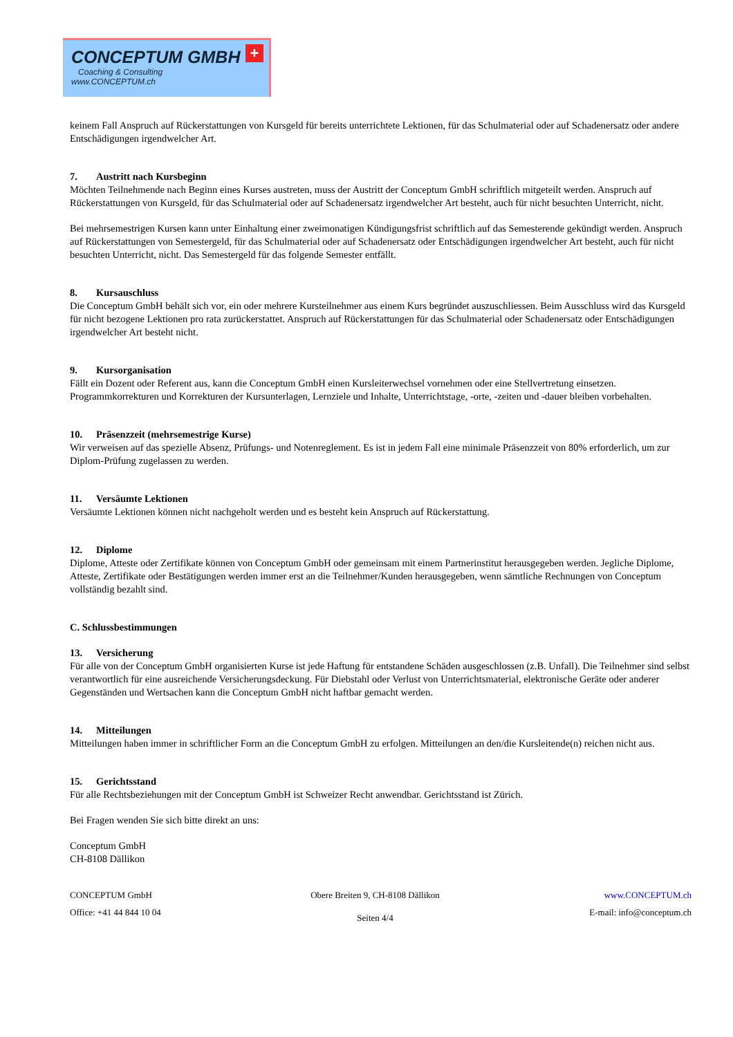CONCEPTUM GMBH
Coaching & Consulting
www.CONCEPTUM.ch
+
keinem Fall Anspruch auf Rückerstattungen von Kursgeld für bereits unterrichtete Lektionen, für das Schulmaterial oder auf Schadenersatz oder andere Entschädigungen irgendwelcher Art.
7. Austritt nach Kursbeginn
Möchten Teilnehmende nach Beginn eines Kurses austreten, muss der Austritt der Conceptum GmbH schriftlich mitgeteilt werden. Anspruch auf Rückerstattungen von Kursgeld, für das Schulmaterial oder auf Schadenersatz irgendwelcher Art besteht, auch für nicht besuchten Unterricht, nicht.
Bei mehrsemestrigen Kursen kann unter Einhaltung einer zweimonatigen Kündigungsfrist schriftlich auf das Semesterende gekündigt werden. Anspruch auf Rückerstattungen von Semestergeld, für das Schulmaterial oder auf Schadenersatz oder Entschädigungen irgendwelcher Art besteht, auch für nicht besuchten Unterricht, nicht. Das Semestergeld für das folgende Semester entfällt.
8. Kursauschluss
Die Conceptum GmbH behält sich vor, ein oder mehrere Kursteilnehmer aus einem Kurs begründet auszuschliessen. Beim Ausschluss wird das Kursgeld für nicht bezogene Lektionen pro rata zurückerstattet. Anspruch auf Rückerstattungen für das Schulmaterial oder Schadenersatz oder Entschädigungen irgendwelcher Art besteht nicht.
9. Kursorganisation
Fällt ein Dozent oder Referent aus, kann die Conceptum GmbH einen Kursleiterwechsel vornehmen oder eine Stellvertretung einsetzen. Programmkorrekturen und Korrekturen der Kursunterlagen, Lernziele und Inhalte, Unterrichtstage, -orte, -zeiten und -dauer bleiben vorbehalten.
10. Präsenzzeit (mehrsemestrige Kurse)
Wir verweisen auf das spezielle Absenz, Prüfungs- und Notenreglement. Es ist in jedem Fall eine minimale Präsenzzeit von 80% erforderlich, um zur Diplom-Prüfung zugelassen zu werden.
11. Versäumte Lektionen
Versäumte Lektionen können nicht nachgeholt werden und es besteht kein Anspruch auf Rückerstattung.
12. Diplome
Diplome, Atteste oder Zertifikate können von Conceptum GmbH oder gemeinsam mit einem Partnerinstitut herausgegeben werden. Jegliche Diplome, Atteste, Zertifikate oder Bestätigungen werden immer erst an die Teilnehmer/Kunden herausgegeben, wenn sämtliche Rechnungen von Conceptum vollständig bezahlt sind.
C. Schlussbestimmungen
13. Versicherung
Für alle von der Conceptum GmbH organisierten Kurse ist jede Haftung für entstandene Schäden ausgeschlossen (z.B. Unfall). Die Teilnehmer sind selbst verantwortlich für eine ausreichende Versicherungsdeckung. Für Diebstahl oder Verlust von Unterrichtsmaterial, elektronische Geräte oder anderer Gegenständen und Wertsachen kann die Conceptum GmbH nicht haftbar gemacht werden.
14. Mitteilungen
Mitteilungen haben immer in schriftlicher Form an die Conceptum GmbH zu erfolgen. Mitteilungen an den/die Kursleitende(n) reichen nicht aus.
15. Gerichtsstand
Für alle Rechtsbeziehungen mit der Conceptum GmbH ist Schweizer Recht anwendbar. Gerichtsstand ist Zürich.
Bei Fragen wenden Sie sich bitte direkt an uns:
Conceptum GmbH
CH-8108 Dällikon
CONCEPTUM GmbH
Office: +41 44 844 10 04
Obere Breiten 9, CH-8108 Dällikon
Seiten 4/4
www.CONCEPTUM.ch
E-mail: info@conceptum.ch